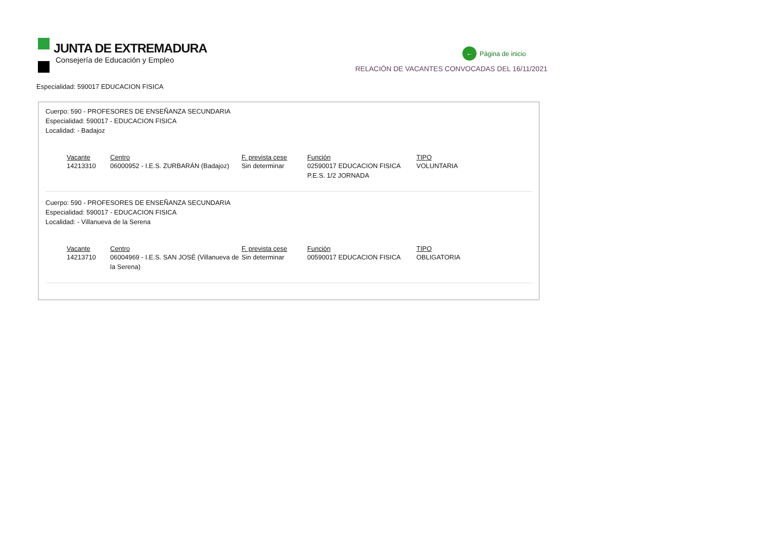JUNTA DE EXTREMADURA
Consejería de Educación y Empleo
← Página de inicio
RELACIÓN DE VACANTES CONVOCADAS DEL 16/11/2021
Especialidad: 590017 EDUCACION FISICA
Cuerpo: 590 - PROFESORES DE ENSEÑANZA SECUNDARIA
Especialidad: 590017 - EDUCACION FISICA
Localidad: - Badajoz
| Vacante | Centro | F. prevista cese | Función | TIPO |
| --- | --- | --- | --- | --- |
| 14213310 | 06000952 - I.E.S. ZURBARÁN (Badajoz) | Sin determinar | 02590017 EDUCACION FISICA P.E.S. 1/2 JORNADA | VOLUNTARIA |
Cuerpo: 590 - PROFESORES DE ENSEÑANZA SECUNDARIA
Especialidad: 590017 - EDUCACION FISICA
Localidad: - Villanueva de la Serena
| Vacante | Centro | F. prevista cese | Función | TIPO |
| --- | --- | --- | --- | --- |
| 14213710 | 06004969 - I.E.S. SAN JOSÉ (Villanueva de la Serena) | Sin determinar | 00590017 EDUCACION FISICA | OBLIGATORIA |